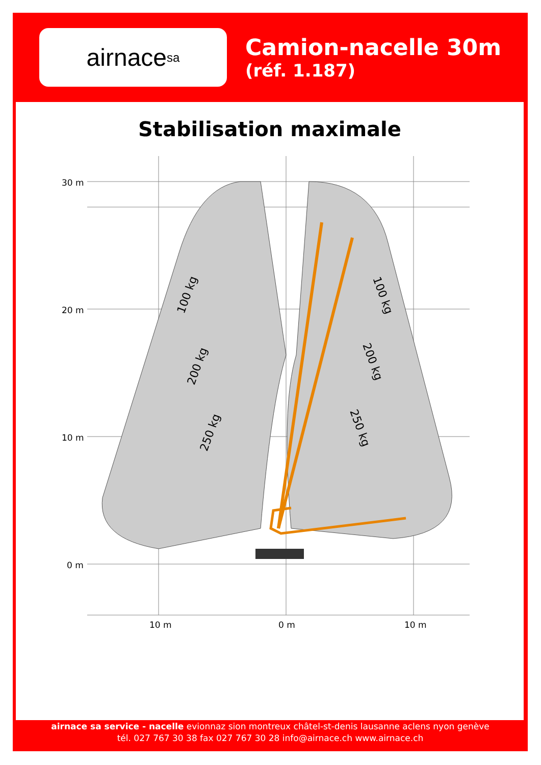airnace sa
Camion-nacelle 30m
(réf. 1.187)
Stabilisation maximale
100 kg
200 kg
250 kg
100 kg
200 kg
250 kg
30 m
20 m
10 m
0 m
10 m
0 m
10 m
airnace sa service - nacelle evionnaz sion montreux châtel-st-denis lausanne aclens nyon genève
tél. 027 767 30 38 fax 027 767 30 28 info@airnace.ch www.airnace.ch